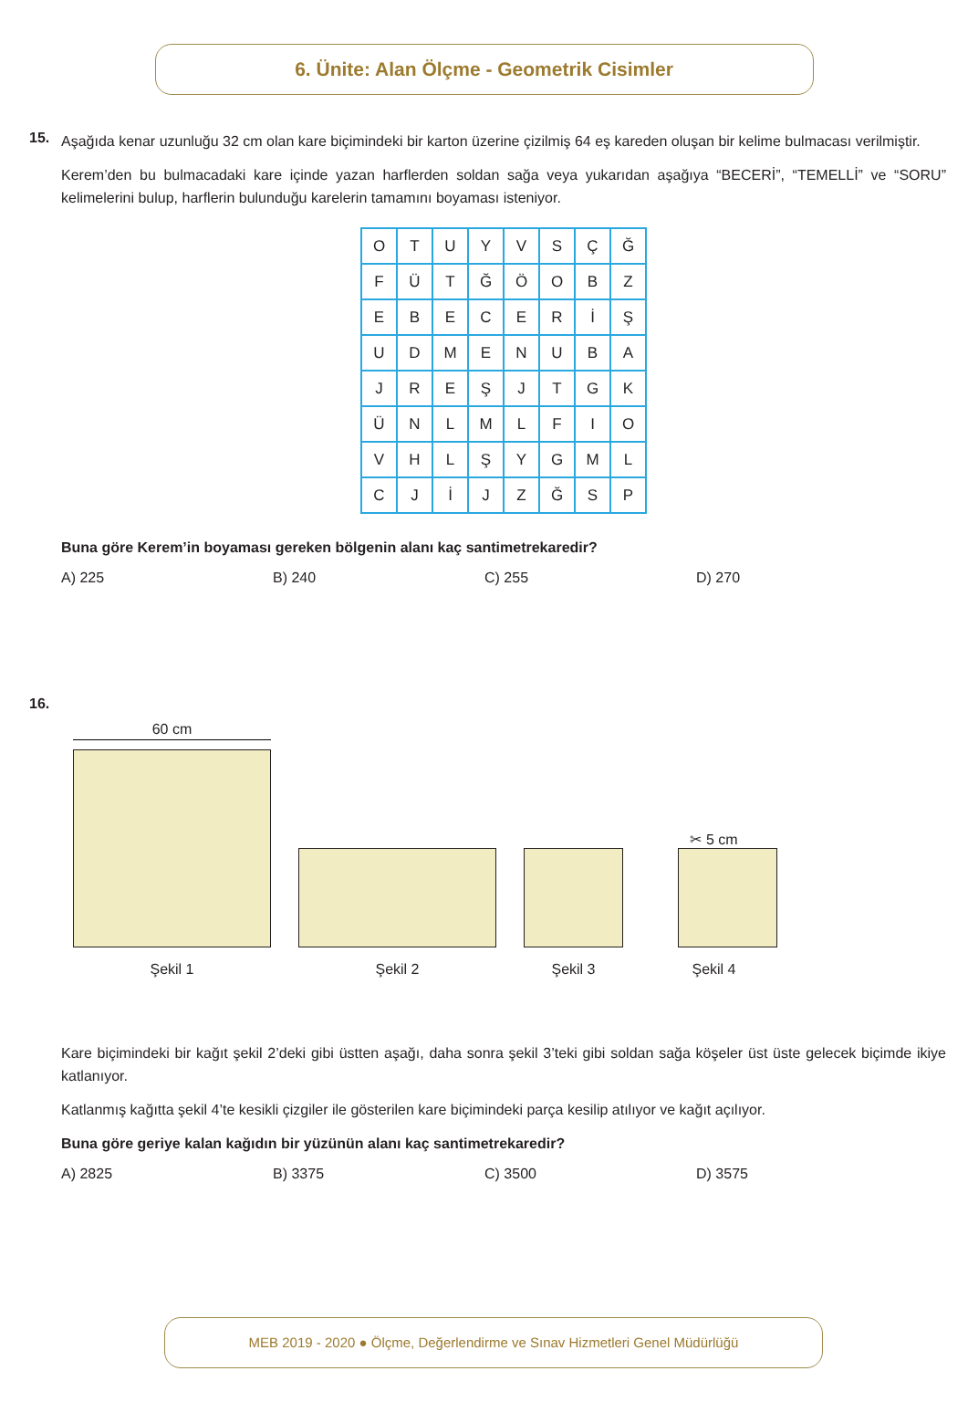6. Ünite: Alan Ölçme - Geometrik Cisimler
15.
Aşağıda kenar uzunluğu 32 cm olan kare biçimindeki bir karton üzerine çizilmiş 64 eş kareden oluşan bir kelime bulmacası verilmiştir.
Kerem’den bu bulmacadaki kare içinde yazan harflerden soldan sağa veya yukarıdan aşağıya “BECERİ”, “TEMELLİ” ve “SORU” kelimelerini bulup, harflerin bulunduğu karelerin tamamını boyaması isteniyor.
| O | T | U | Y | V | S | Ç | Ğ |
| F | Ü | T | Ğ | Ö | O | B | Z |
| E | B | E | C | E | R | İ | Ş |
| U | D | M | E | N | U | B | A |
| J | R | E | Ş | J | T | G | K |
| Ü | N | L | M | L | F | I | O |
| V | H | L | Ş | Y | G | M | L |
| C | J | İ | J | Z | Ğ | S | P |
Buna göre Kerem’in boyaması gereken bölgenin alanı kaç santimetrekaredir?
A) 225 B) 240 C) 255 D) 270
16.
60 cm
Şekil 1
Şekil 2
Şekil 3
✂ 5 cm
Şekil 4
Kare biçimindeki bir kağıt şekil 2’deki gibi üstten aşağı, daha sonra şekil 3’teki gibi soldan sağa köşeler üst üste gelecek biçimde ikiye katlanıyor.
Katlanmış kağıtta şekil 4’te kesikli çizgiler ile gösterilen kare biçimindeki parça kesilip atılıyor ve kağıt açılıyor.
Buna göre geriye kalan kağıdın bir yüzünün alanı kaç santimetrekaredir?
A) 2825 B) 3375 C) 3500 D) 3575
MEB 2019 - 2020 ● Ölçme, Değerlendirme ve Sınav Hizmetleri Genel Müdürlüğü